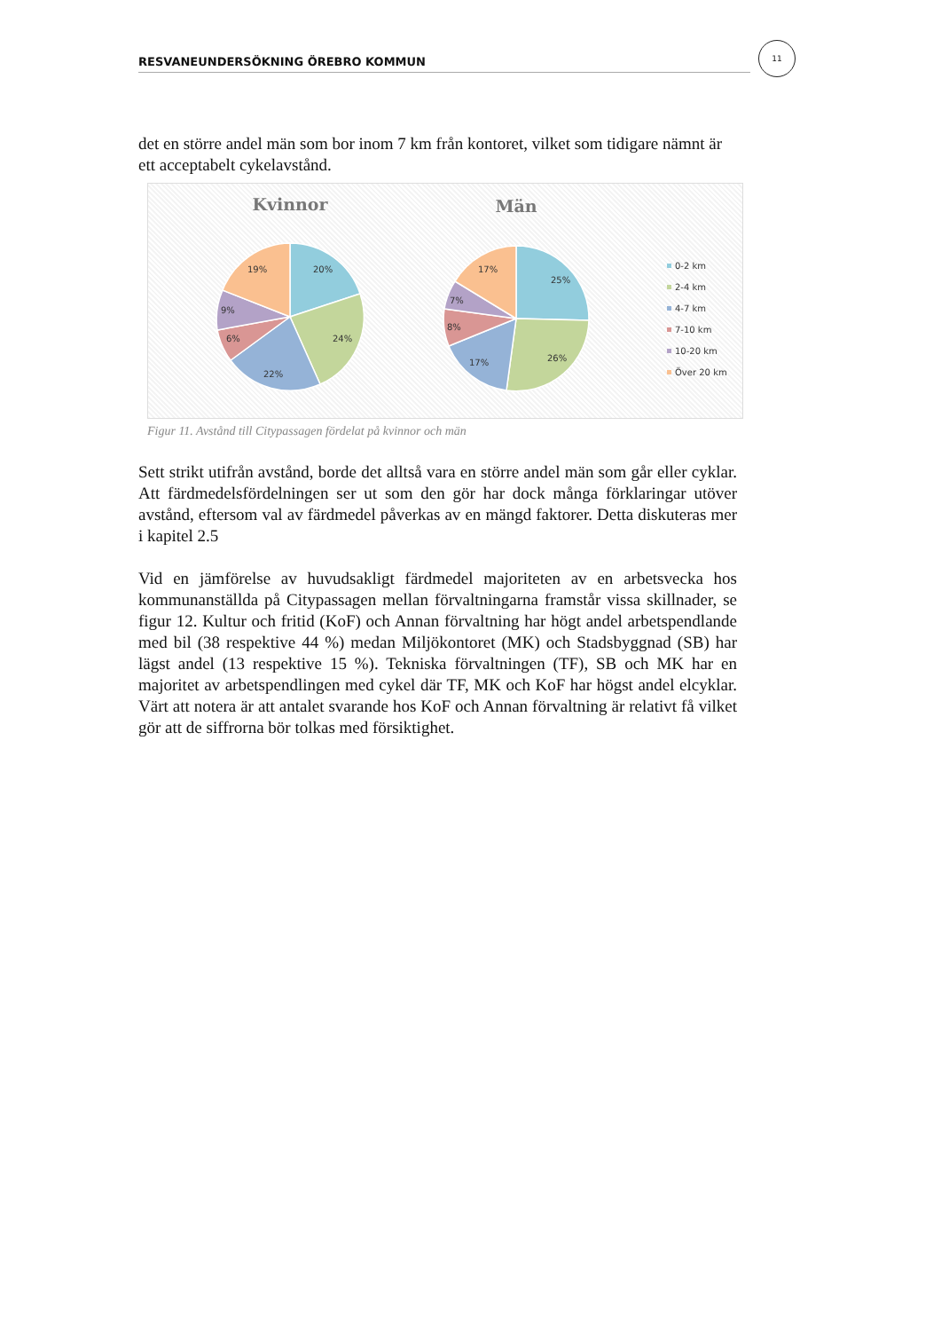RESVANEUNDERSÖKNING ÖREBRO KOMMUN
11
det en större andel män som bor inom 7 km från kontoret, vilket som tidigare nämnt är ett acceptabelt cykelavstånd.
Kvinnor
Män
20%
24%
22%
6%
9%
19%
25%
26%
17%
8%
7%
17%
0-2 km
2-4 km
4-7 km
7-10 km
10-20 km
Över 20 km
Figur 11. Avstånd till Citypassagen fördelat på kvinnor och män
Sett strikt utifrån avstånd, borde det alltså vara en större andel män som går eller cyklar. Att färdmedelsfördelningen ser ut som den gör har dock många förklaringar utöver avstånd, eftersom val av färdmedel påverkas av en mängd faktorer. Detta diskuteras mer i kapitel 2.5
Vid en jämförelse av huvudsakligt färdmedel majoriteten av en arbetsvecka hos kommunanställda på Citypassagen mellan förvaltningarna framstår vissa skillnader, se figur 12. Kultur och fritid (KoF) och Annan förvaltning har högt andel arbetspendlande med bil (38 respektive 44 %) medan Miljökontoret (MK) och Stadsbyggnad (SB) har lägst andel (13 respektive 15 %). Tekniska förvaltningen (TF), SB och MK har en majoritet av arbetspendlingen med cykel där TF, MK och KoF har högst andel elcyklar. Värt att notera är att antalet svarande hos KoF och Annan förvaltning är relativt få vilket gör att de siffrorna bör tolkas med försiktighet.